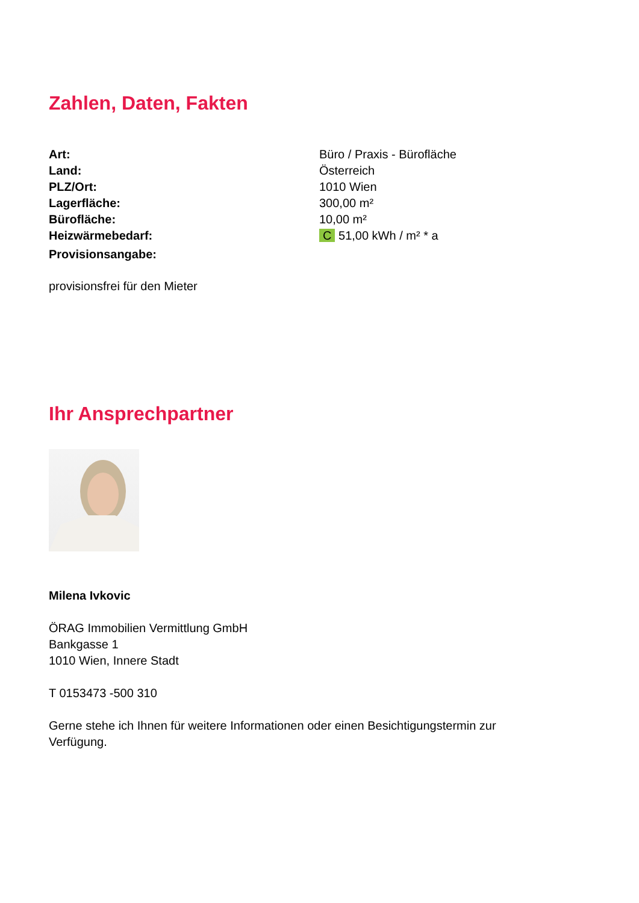Zahlen, Daten, Fakten
| Art: | Büro / Praxis - Bürofläche |
| Land: | Österreich |
| PLZ/Ort: | 1010 Wien |
| Lagerfläche: | 300,00 m² |
| Bürofläche: | 10,00 m² |
| Heizwärmebedarf: | C 51,00 kWh / m² * a |
| Provisionsangabe: | |
provisionsfrei für den Mieter
Ihr Ansprechpartner
Milena Ivkovic
ÖRAG Immobilien Vermittlung GmbH
Bankgasse 1
1010 Wien, Innere Stadt
T 0153473 -500 310
Gerne stehe ich Ihnen für weitere Informationen oder einen Besichtigungstermin zur Verfügung.